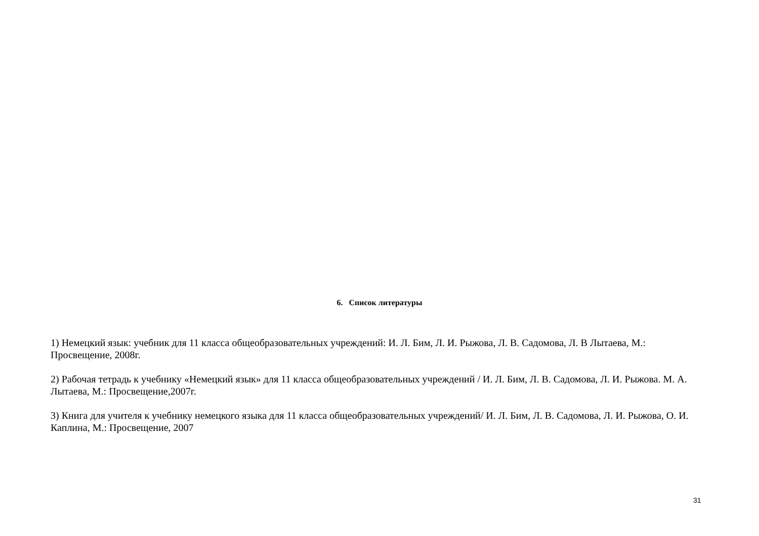6. Список литературы
1) Немецкий язык: учебник для 11 класса общеобразовательных учреждений: И. Л. Бим, Л. И. Рыжова, Л. В. Садомова, Л. В Лытаева, М.: Просвещение, 2008г.
2) Рабочая тетрадь к учебнику «Немецкий язык» для 11 класса общеобразовательных учреждений / И. Л. Бим, Л. В. Садомова, Л. И. Рыжова. М. А. Лытаева, М.: Просвещение,2007г.
3) Книга для учителя к учебнику немецкого языка для 11 класса общеобразовательных учреждений/ И. Л. Бим, Л. В. Садомова, Л. И. Рыжова, О. И. Каплина, М.: Просвещение, 2007
31